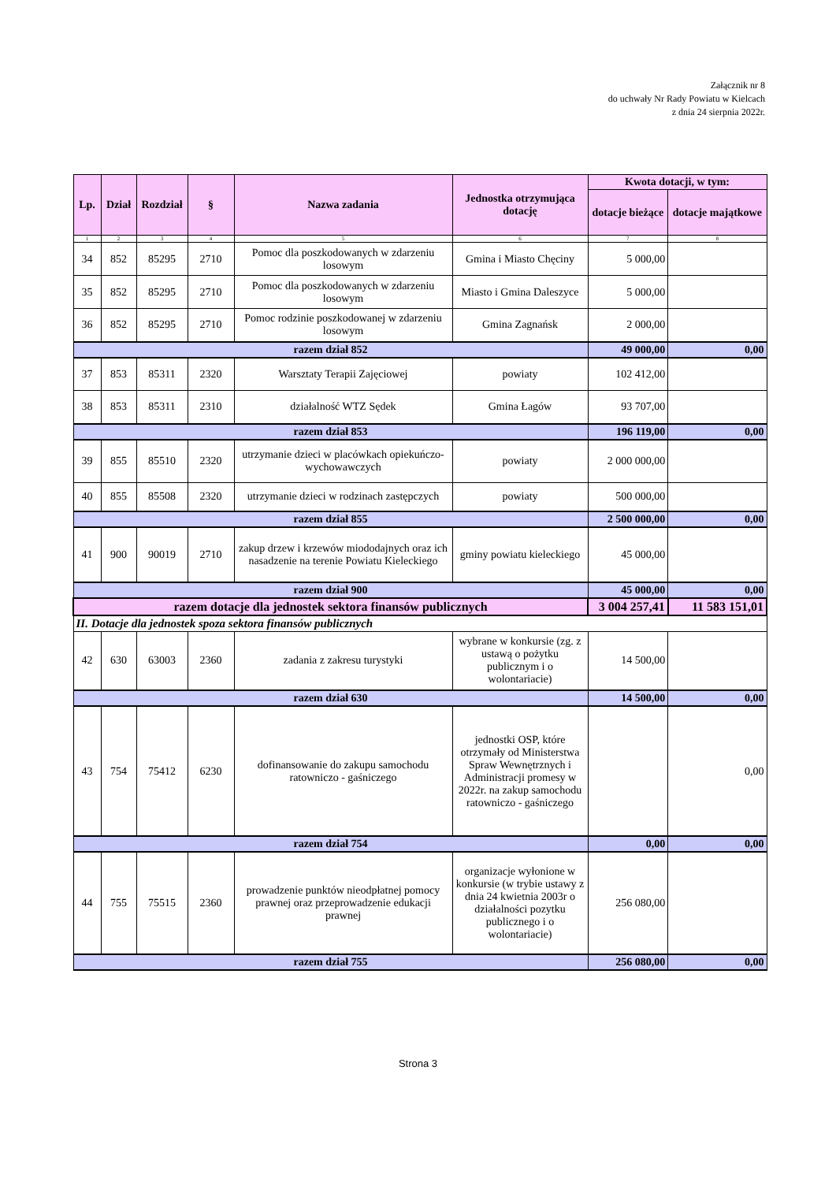Załącznik nr 8
do uchwały Nr Rady Powiatu w Kielcach
z dnia 24 sierpnia 2022r.
| Lp. | Dział | Rozdział | § | Nazwa zadania | Jednostka otrzymująca dotację | Kwota dotacji, w tym: | |
| --- | --- | --- | --- | --- | --- | --- | --- |
| | | | | | | dotacje bieżące | dotacje majątkowe |
| 1 | 2 | 3 | 4 | 5 | 6 | 7 | 8 |
| 34 | 852 | 85295 | 2710 | Pomoc dla poszkodowanych w zdarzeniu losowym | Gmina i Miasto Chęciny | 5 000,00 | |
| 35 | 852 | 85295 | 2710 | Pomoc dla poszkodowanych w zdarzeniu losowym | Miasto i Gmina Daleszyce | 5 000,00 | |
| 36 | 852 | 85295 | 2710 | Pomoc rodzinie poszkodowanej w zdarzeniu losowym | Gmina Zagnańsk | 2 000,00 | |
| razem dział 852 | | | | | | 49 000,00 | 0,00 |
| 37 | 853 | 85311 | 2320 | Warsztaty Terapii Zajęciowej | powiaty | 102 412,00 | |
| 38 | 853 | 85311 | 2310 | działalność WTZ Sędek | Gmina Łagów | 93 707,00 | |
| razem dział 853 | | | | | | 196 119,00 | 0,00 |
| 39 | 855 | 85510 | 2320 | utrzymanie dzieci w placówkach opiekuńczo-wychowawczych | powiaty | 2 000 000,00 | |
| 40 | 855 | 85508 | 2320 | utrzymanie dzieci w rodzinach zastępczych | powiaty | 500 000,00 | |
| razem dział 855 | | | | | | 2 500 000,00 | 0,00 |
| 41 | 900 | 90019 | 2710 | zakup drzew i krzewów miododajnych oraz ich nasadzenie na terenie Powiatu Kieleckiego | gminy powiatu kieleckiego | 45 000,00 | |
| razem dział 900 | | | | | | 45 000,00 | 0,00 |
| razem dotacje dla jednostek sektora finansów publicznych | | | | | | 3 004 257,41 | 11 583 151,01 |
| II. Dotacje dla jednostek spoza sektora finansów publicznych | | | | | | | |
| 42 | 630 | 63003 | 2360 | zadania z zakresu turystyki | wybrane w konkursie (zg. z ustawą o pożytku publicznym i o wolontariacie) | 14 500,00 | |
| razem dział 630 | | | | | | 14 500,00 | 0,00 |
| 43 | 754 | 75412 | 6230 | dofinansowanie do zakupu samochodu ratowniczo - gaśniczego | jednostki OSP, które otrzymały od Ministerstwa Spraw Wewnętrznych i Administracji promesy w 2022r. na zakup samochodu ratowniczo - gaśniczego | | 0,00 |
| razem dział 754 | | | | | | 0,00 | 0,00 |
| 44 | 755 | 75515 | 2360 | prowadzenie punktów nieodpłatnej pomocy prawnej oraz przeprowadzenie edukacji prawnej | organizacje wyłonione w konkursie (w trybie ustawy z dnia 24 kwietnia 2003r o działalności pozytku publicznego i o wolontariacie) | 256 080,00 | |
| razem dział 755 | | | | | | 256 080,00 | 0,00 |
Strona 3